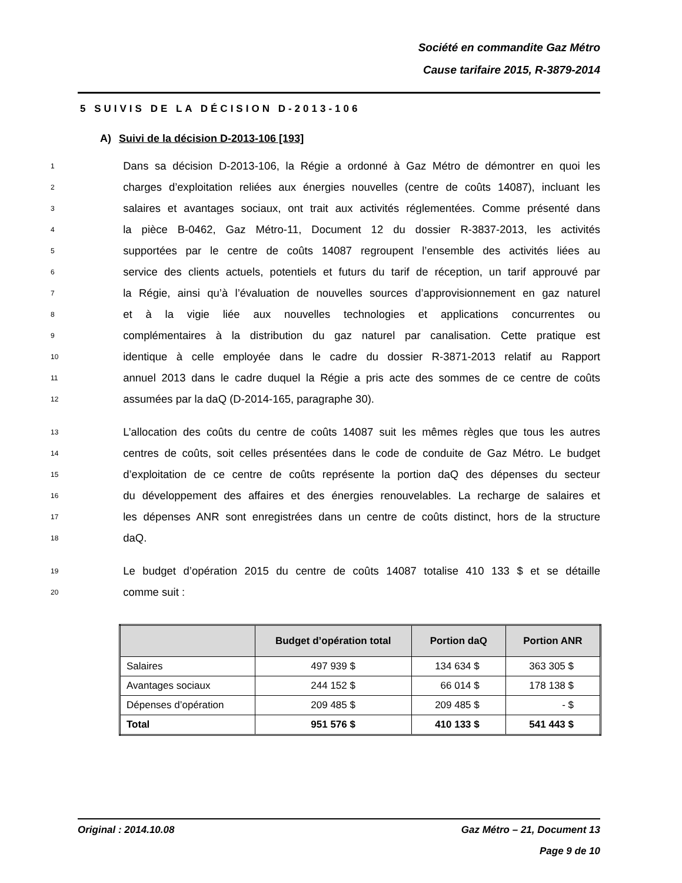Société en commandite Gaz Métro
Cause tarifaire 2015, R-3879-2014
5 SUIVIS DE LA DÉCISION D-2013-106
A) Suivi de la décision D-2013-106 [193]
1 Dans sa décision D-2013-106, la Régie a ordonné à Gaz Métro de démontrer en quoi les
2 charges d’exploitation reliées aux énergies nouvelles (centre de coûts 14087), incluant les
3 salaires et avantages sociaux, ont trait aux activités réglementées. Comme présenté dans
4 la pièce B-0462, Gaz Métro-11, Document 12 du dossier R-3837-2013, les activités
5 supportées par le centre de coûts 14087 regroupent l’ensemble des activités liées au
6 service des clients actuels, potentiels et futurs du tarif de réception, un tarif approuvé par
7 la Régie, ainsi qu’à l’évaluation de nouvelles sources d’approvisionnement en gaz naturel
8 et à la vigie liée aux nouvelles technologies et applications concurrentes ou
9 complémentaires à la distribution du gaz naturel par canalisation. Cette pratique est
10 identique à celle employée dans le cadre du dossier R-3871-2013 relatif au Rapport
11 annuel 2013 dans le cadre duquel la Régie a pris acte des sommes de ce centre de coûts
12 assumées par la daQ (D-2014-165, paragraphe 30).
13 L’allocation des coûts du centre de coûts 14087 suit les mêmes règles que tous les autres
14 centres de coûts, soit celles présentées dans le code de conduite de Gaz Métro. Le budget
15 d’exploitation de ce centre de coûts représente la portion daQ des dépenses du secteur
16 du développement des affaires et des énergies renouvelables. La recharge de salaires et
17 les dépenses ANR sont enregistrées dans un centre de coûts distinct, hors de la structure
18 daQ.
19 Le budget d’opération 2015 du centre de coûts 14087 totalise 410 133 $ et se détaille
20 comme suit :
| | Budget d’opération total | Portion daQ | Portion ANR |
| --- | --- | --- | --- |
| Salaires | 497 939 $ | 134 634 $ | 363 305 $ |
| Avantages sociaux | 244 152 $ | 66 014 $ | 178 138 $ |
| Dépenses d’opération | 209 485 $ | 209 485 $ | - $ |
| Total | 951 576 $ | 410 133 $ | 541 443 $ |
Original : 2014.10.08 Gaz Métro – 21, Document 13
Page 9 de 10